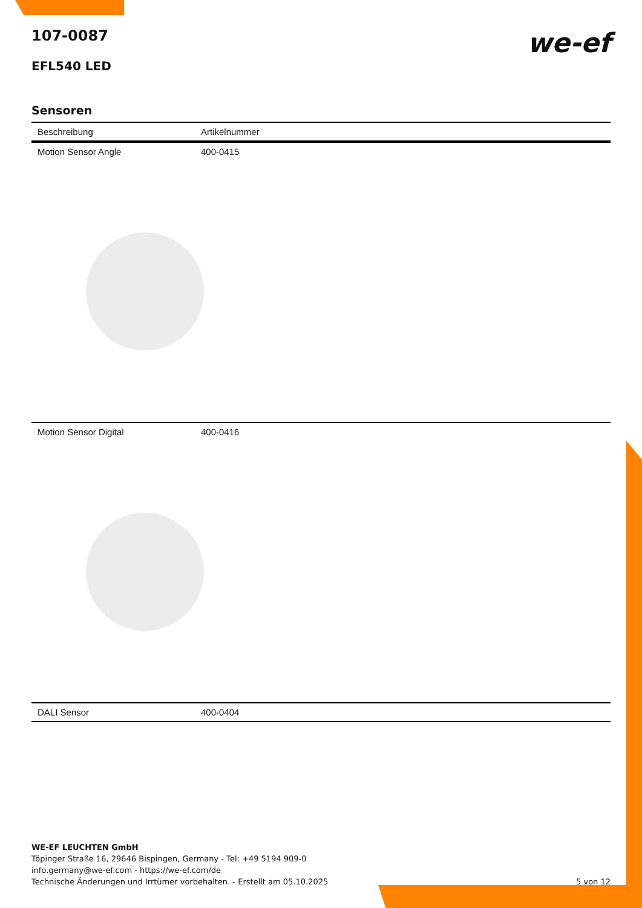we-ef
107-0087
EFL540 LED
Sensoren
| Beschreibung | Artikelnummer |
| --- | --- |
| Motion Sensor Angle | 400-0415 |
| Motion Sensor Digital | 400-0416 |
| DALI Sensor | 400-0404 |
WE-EF LEUCHTEN GmbH
Töpinger Straße 16, 29646 Bispingen, Germany - Tel: +49 5194 909-0
info.germany@we-ef.com - https://we-ef.com/de
Technische Änderungen und Irrtümer vorbehalten. - Erstellt am 05.10.2025
5 von 12